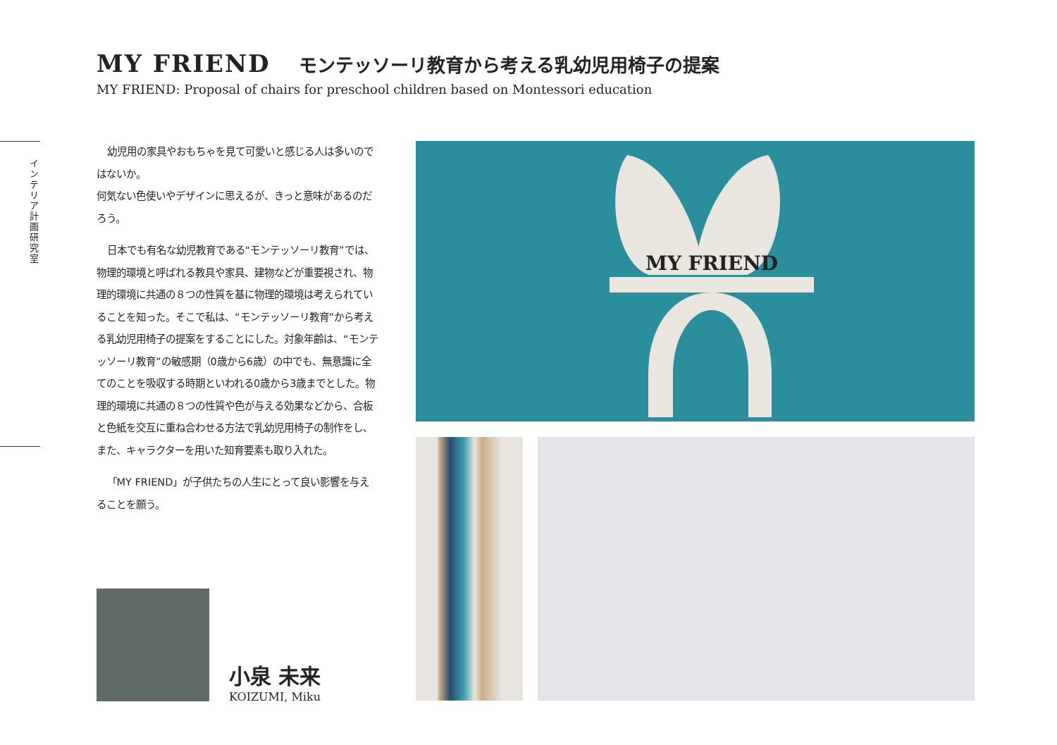MY FRIEND モンテッソーリ教育から考える乳幼児用椅子の提案
MY FRIEND: Proposal of chairs for preschool children based on Montessori education
インテリア計画研究室
幼児用の家具やおもちゃを見て可愛いと感じる人は多いのではないか。
何気ない色使いやデザインに思えるが、きっと意味があるのだろう。
日本でも有名な幼児教育である“モンテッソーリ教育”では、物理的環境と呼ばれる教具や家具、建物などが重要視され、物理的環境に共通の８つの性質を基に物理的環境は考えられていることを知った。そこで私は、“モンテッソーリ教育”から考える乳幼児用椅子の提案をすることにした。対象年齢は、“モンテッソーリ教育”の敏感期（0歳から6歳）の中でも、無意識に全てのことを吸収する時期といわれる0歳から3歳までとした。物理的環境に共通の８つの性質や色が与える効果などから、合板と色紙を交互に重ね合わせる方法で乳幼児用椅子の制作をし、また、キャラクターを用いた知育要素も取り入れた。
「MY FRIEND」が子供たちの人生にとって良い影響を与えることを願う。
小泉 未来
KOIZUMI, Miku
MY FRIEND